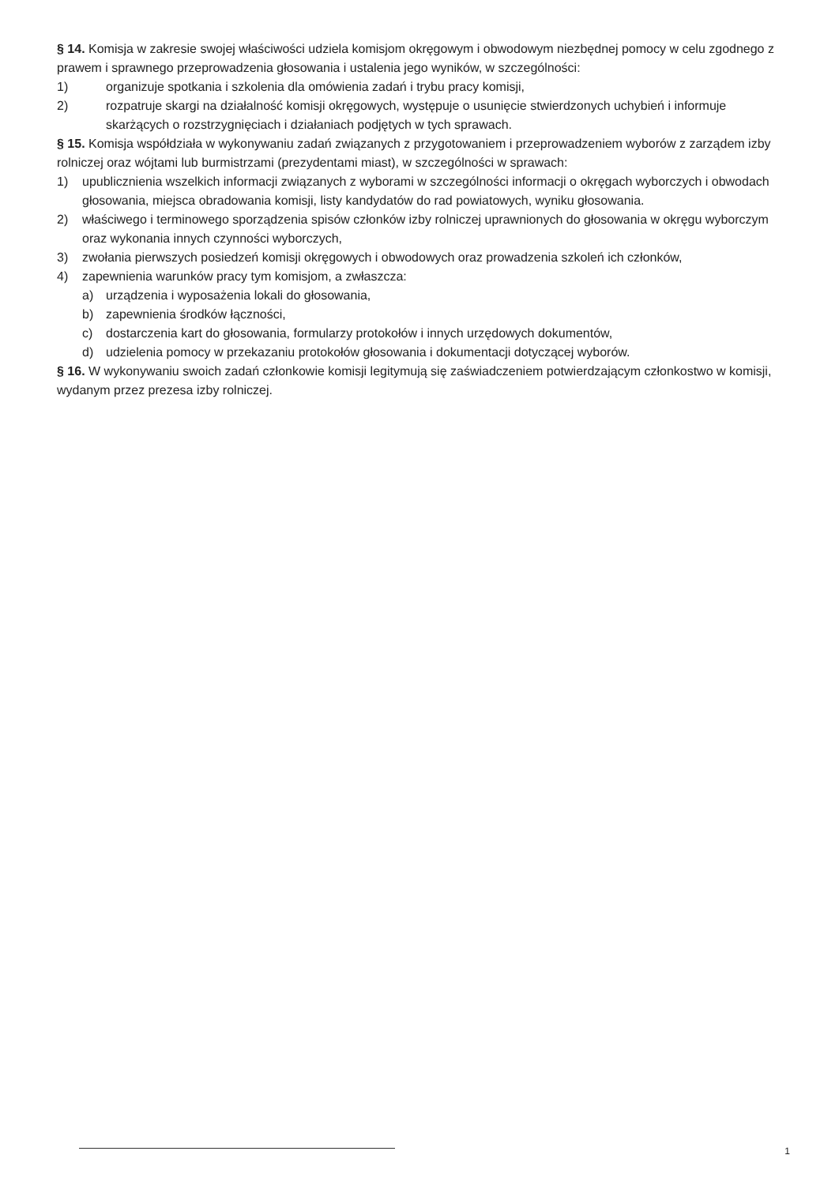§ 14. Komisja w zakresie swojej właściwości udziela komisjom okręgowym i obwodowym niezbędnej pomocy w celu zgodnego z prawem i sprawnego przeprowadzenia głosowania i ustalenia jego wyników, w szczególności:
1) organizuje spotkania i szkolenia dla omówienia zadań i trybu pracy komisji,
2) rozpatruje skargi na działalność komisji okręgowych, występuje o usunięcie stwierdzonych uchybień i informuje skarżących o rozstrzygnięciach i działaniach podjętych w tych sprawach.
§ 15. Komisja współdziała w wykonywaniu zadań związanych z przygotowaniem i przeprowadzeniem wyborów z zarządem izby rolniczej oraz wójtami lub burmistrzami (prezydentami miast), w szczególności w sprawach:
1) upublicznienia wszelkich informacji związanych z wyborami w szczególności informacji o okręgach wyborczych i obwodach głosowania, miejsca obradowania komisji, listy kandydatów do rad powiatowych, wyniku głosowania.
2) właściwego i terminowego sporządzenia spisów członków izby rolniczej uprawnionych do głosowania w okręgu wyborczym oraz wykonania innych czynności wyborczych,
3) zwołania pierwszych posiedzeń komisji okręgowych i obwodowych oraz prowadzenia szkoleń ich członków,
4) zapewnienia warunków pracy tym komisjom, a zwłaszcza:
a) urządzenia i wyposażenia lokali do głosowania,
b) zapewnienia środków łączności,
c) dostarczenia kart do głosowania, formularzy protokołów i innych urzędowych dokumentów,
d) udzielenia pomocy w przekazaniu protokołów głosowania i dokumentacji dotyczącej wyborów.
§ 16. W wykonywaniu swoich zadań członkowie komisji legitymują się zaświadczeniem potwierdzającym członkostwo w komisji, wydanym przez prezesa izby rolniczej.
1